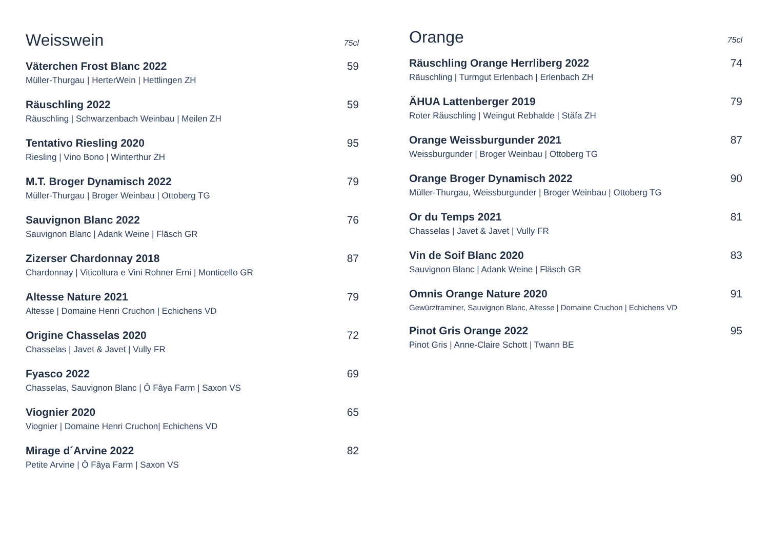Weisswein
75cl
Väterchen Frost Blanc 2022 59
Müller-Thurgau | HerterWein | Hettlingen ZH
Räuschling 2022 59
Räuschling | Schwarzenbach Weinbau | Meilen ZH
Tentativo Riesling 2020 95
Riesling | Vino Bono | Winterthur ZH
M.T. Broger Dynamisch 2022 79
Müller-Thurgau | Broger Weinbau | Ottoberg TG
Sauvignon Blanc 2022 76
Sauvignon Blanc | Adank Weine | Fläsch GR
Zizerser Chardonnay 2018 87
Chardonnay | Viticoltura e Vini Rohner Erni | Monticello GR
Altesse Nature 2021 79
Altesse | Domaine Henri Cruchon | Echichens VD
Origine Chasselas 2020 72
Chasselas | Javet & Javet | Vully FR
Fyasco 2022 69
Chasselas, Sauvignon Blanc | Ô Fâya Farm | Saxon VS
Viognier 2020 65
Viognier | Domaine Henri Cruchon| Echichens VD
Mirage d´Arvine 2022 82
Petite Arvine | Ô Fâya Farm | Saxon VS
Orange
75cl
Räuschling Orange Herrliberg 2022 74
Räuschling | Turmgut Erlenbach | Erlenbach ZH
ÄHUA Lattenberger 2019 79
Roter Räuschling | Weingut Rebhalde | Stäfa ZH
Orange Weissburgunder 2021 87
Weissburgunder | Broger Weinbau | Ottoberg TG
Orange Broger Dynamisch 2022 90
Müller-Thurgau, Weissburgunder | Broger Weinbau | Ottoberg TG
Or du Temps 2021 81
Chasselas | Javet & Javet | Vully FR
Vin de Soif Blanc 2020 83
Sauvignon Blanc | Adank Weine | Fläsch GR
Omnis Orange Nature 2020 91
Gewürztraminer, Sauvignon Blanc, Altesse | Domaine Cruchon | Echichens VD
Pinot Gris Orange 2022 95
Pinot Gris | Anne-Claire Schott | Twann BE